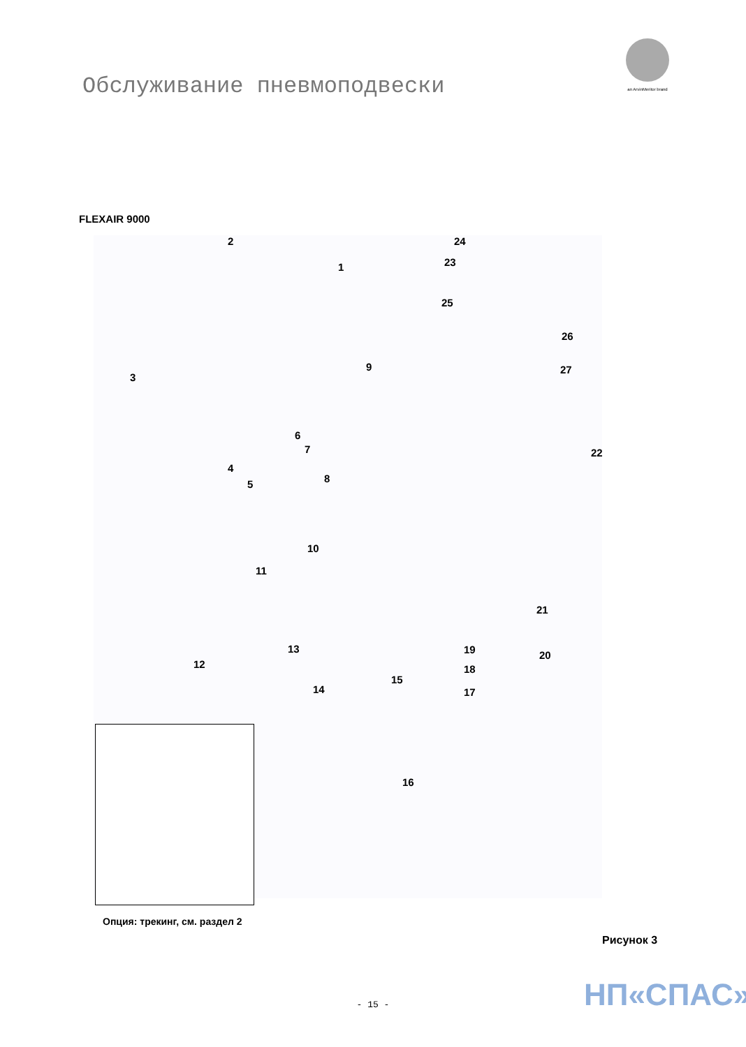Обслуживание пневмоподвески
an ArvinMeritor brand
FLEXAIR 9000
2
1
3
4
5
6
7
8
9
10
11
12
13
14
15
16
17
18
19 20
21
22
23
24
25
26
27
Опция: трекинг, см. раздел 2
Рисунок 3
НП«СПАС» - 15 -